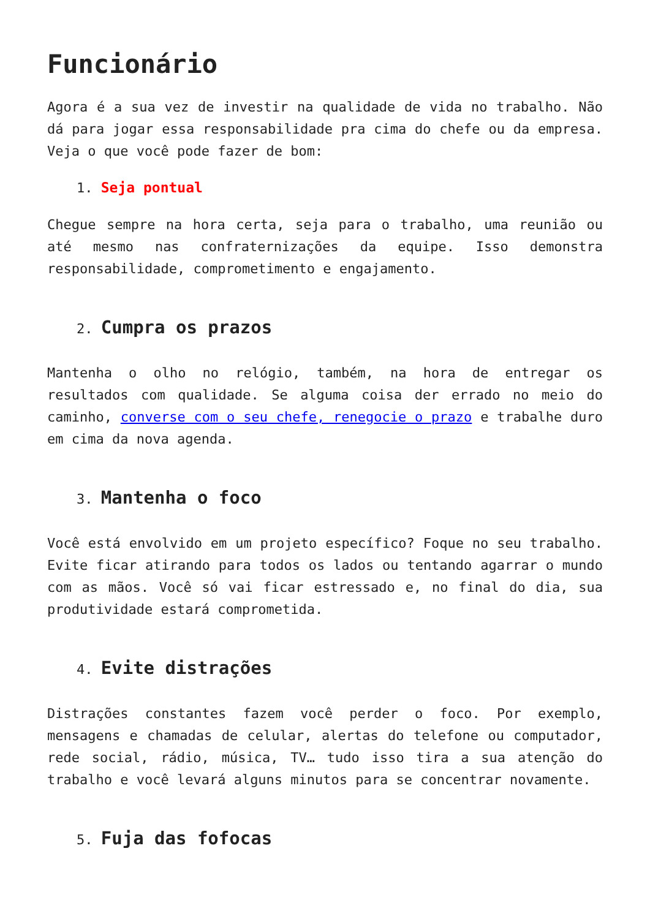Funcionário
Agora é a sua vez de investir na qualidade de vida no trabalho. Não dá para jogar essa responsabilidade pra cima do chefe ou da empresa. Veja o que você pode fazer de bom:
1. Seja pontual
Chegue sempre na hora certa, seja para o trabalho, uma reunião ou até mesmo nas confraternizações da equipe. Isso demonstra responsabilidade, comprometimento e engajamento.
2. Cumpra os prazos
Mantenha o olho no relógio, também, na hora de entregar os resultados com qualidade. Se alguma coisa der errado no meio do caminho, converse com o seu chefe, renegocie o prazo e trabalhe duro em cima da nova agenda.
3. Mantenha o foco
Você está envolvido em um projeto específico? Foque no seu trabalho. Evite ficar atirando para todos os lados ou tentando agarrar o mundo com as mãos. Você só vai ficar estressado e, no final do dia, sua produtividade estará comprometida.
4. Evite distrações
Distrações constantes fazem você perder o foco. Por exemplo, mensagens e chamadas de celular, alertas do telefone ou computador, rede social, rádio, música, TV… tudo isso tira a sua atenção do trabalho e você levará alguns minutos para se concentrar novamente.
5. Fuja das fofocas